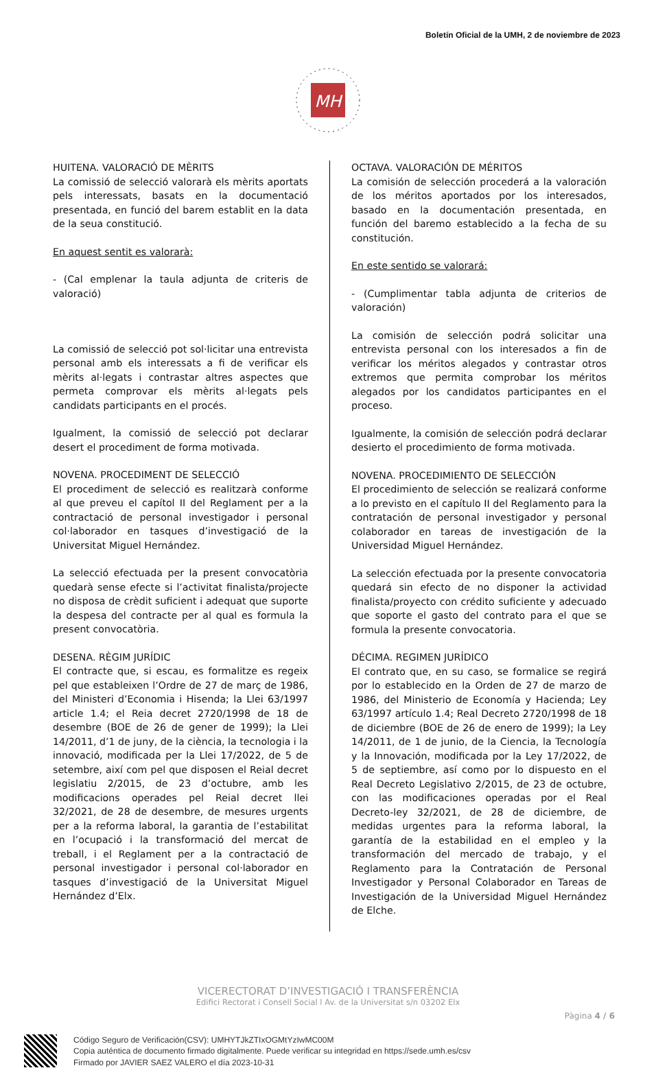Boletín Oficial de la UMH, 2 de noviembre de 2023
MH
HUITENA. VALORACIÓ DE MÈRITS
La comissió de selecció valorarà els mèrits aportats pels interessats, basats en la documentació presentada, en funció del barem establit en la data de la seua constitució.
En aquest sentit es valorarà:
- (Cal emplenar la taula adjunta de criteris de valoració)
La comissió de selecció pot sol·licitar una entrevista personal amb els interessats a fi de verificar els mèrits al·legats i contrastar altres aspectes que permeta comprovar els mèrits al·legats pels candidats participants en el procés.
Igualment, la comissió de selecció pot declarar desert el procediment de forma motivada.
NOVENA. PROCEDIMENT DE SELECCIÓ
El procediment de selecció es realitzarà conforme al que preveu el capítol II del Reglament per a la contractació de personal investigador i personal col·laborador en tasques d’investigació de la Universitat Miguel Hernández.
La selecció efectuada per la present convocatòria quedarà sense efecte si l’activitat finalista/projecte no disposa de crèdit suficient i adequat que suporte la despesa del contracte per al qual es formula la present convocatòria.
DESENA. RÈGIM JURÍDIC
El contracte que, si escau, es formalitze es regeix pel que estableixen l’Ordre de 27 de març de 1986, del Ministeri d’Economia i Hisenda; la Llei 63/1997 article 1.4; el Reia decret 2720/1998 de 18 de desembre (BOE de 26 de gener de 1999); la Llei 14/2011, d’1 de juny, de la ciència, la tecnologia i la innovació, modificada per la Llei 17/2022, de 5 de setembre, així com pel que disposen el Reial decret legislatiu 2/2015, de 23 d’octubre, amb les modificacions operades pel Reial decret llei 32/2021, de 28 de desembre, de mesures urgents per a la reforma laboral, la garantia de l’estabilitat en l’ocupació i la transformació del mercat de treball, i el Reglament per a la contractació de personal investigador i personal col·laborador en tasques d’investigació de la Universitat Miguel Hernández d’Elx.
OCTAVA. VALORACIÓN DE MÉRITOS
La comisión de selección procederá a la valoración de los méritos aportados por los interesados, basado en la documentación presentada, en función del baremo establecido a la fecha de su constitución.
En este sentido se valorará:
- (Cumplimentar tabla adjunta de criterios de valoración)
La comisión de selección podrá solicitar una entrevista personal con los interesados a fin de verificar los méritos alegados y contrastar otros extremos que permita comprobar los méritos alegados por los candidatos participantes en el proceso.
Igualmente, la comisión de selección podrá declarar desierto el procedimiento de forma motivada.
NOVENA. PROCEDIMIENTO DE SELECCIÓN
El procedimiento de selección se realizará conforme a lo previsto en el capítulo II del Reglamento para la contratación de personal investigador y personal colaborador en tareas de investigación de la Universidad Miguel Hernández.
La selección efectuada por la presente convocatoria quedará sin efecto de no disponer la actividad finalista/proyecto con crédito suficiente y adecuado que soporte el gasto del contrato para el que se formula la presente convocatoria.
DÉCIMA. REGIMEN JURÍDICO
El contrato que, en su caso, se formalice se regirá por lo establecido en la Orden de 27 de marzo de 1986, del Ministerio de Economía y Hacienda; Ley 63/1997 artículo 1.4; Real Decreto 2720/1998 de 18 de diciembre (BOE de 26 de enero de 1999); la Ley 14/2011, de 1 de junio, de la Ciencia, la Tecnología y la Innovación, modificada por la Ley 17/2022, de 5 de septiembre, así como por lo dispuesto en el Real Decreto Legislativo 2/2015, de 23 de octubre, con las modificaciones operadas por el Real Decreto-ley 32/2021, de 28 de diciembre, de medidas urgentes para la reforma laboral, la garantía de la estabilidad en el empleo y la transformación del mercado de trabajo, y el Reglamento para la Contratación de Personal Investigador y Personal Colaborador en Tareas de Investigación de la Universidad Miguel Hernández de Elche.
VICERECTORAT D’INVESTIGACIÓ I TRANSFERÈNCIA
Edifici Rectorat i Consell Social l Av. de la Universitat s/n 03202 Elx
Pàgina 4 / 6
Código Seguro de Verificación(CSV): UMHYTJkZTIxOGMtYzIwMC00M
Copia auténtica de documento firmado digitalmente. Puede verificar su integridad en https://sede.umh.es/csv
Firmado por JAVIER SAEZ VALERO el día 2023-10-31